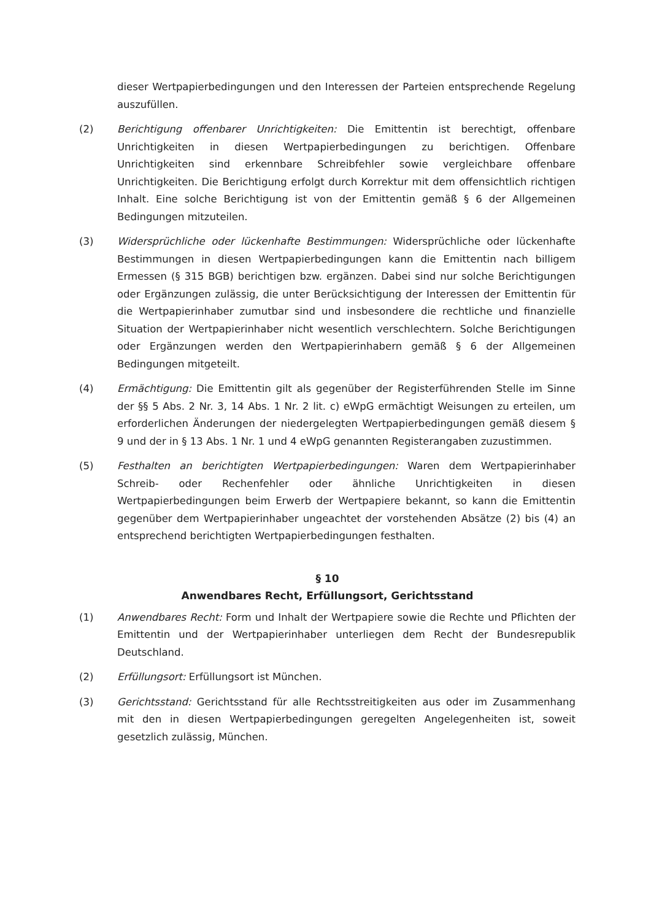dieser Wertpapierbedingungen und den Interessen der Parteien entsprechende Regelung auszufüllen.
(2) Berichtigung offenbarer Unrichtigkeiten: Die Emittentin ist berechtigt, offenbare Unrichtigkeiten in diesen Wertpapierbedingungen zu berichtigen. Offenbare Unrichtigkeiten sind erkennbare Schreibfehler sowie vergleichbare offenbare Unrichtigkeiten. Die Berichtigung erfolgt durch Korrektur mit dem offensichtlich richtigen Inhalt. Eine solche Berichtigung ist von der Emittentin gemäß § 6 der Allgemeinen Bedingungen mitzuteilen.
(3) Widersprüchliche oder lückenhafte Bestimmungen: Widersprüchliche oder lückenhafte Bestimmungen in diesen Wertpapierbedingungen kann die Emittentin nach billigem Ermessen (§ 315 BGB) berichtigen bzw. ergänzen. Dabei sind nur solche Berichtigungen oder Ergänzungen zulässig, die unter Berücksichtigung der Interessen der Emittentin für die Wertpapierinhaber zumutbar sind und insbesondere die rechtliche und finanzielle Situation der Wertpapierinhaber nicht wesentlich verschlechtern. Solche Berichtigungen oder Ergänzungen werden den Wertpapierinhabern gemäß § 6 der Allgemeinen Bedingungen mitgeteilt.
(4) Ermächtigung: Die Emittentin gilt als gegenüber der Registerführenden Stelle im Sinne der §§ 5 Abs. 2 Nr. 3, 14 Abs. 1 Nr. 2 lit. c) eWpG ermächtigt Weisungen zu erteilen, um erforderlichen Änderungen der niedergelegten Wertpapierbedingungen gemäß diesem § 9 und der in § 13 Abs. 1 Nr. 1 und 4 eWpG genannten Registerangaben zuzustimmen.
(5) Festhalten an berichtigten Wertpapierbedingungen: Waren dem Wertpapierinhaber Schreib- oder Rechenfehler oder ähnliche Unrichtigkeiten in diesen Wertpapierbedingungen beim Erwerb der Wertpapiere bekannt, so kann die Emittentin gegenüber dem Wertpapierinhaber ungeachtet der vorstehenden Absätze (2) bis (4) an entsprechend berichtigten Wertpapierbedingungen festhalten.
§ 10
Anwendbares Recht, Erfüllungsort, Gerichtsstand
(1) Anwendbares Recht: Form und Inhalt der Wertpapiere sowie die Rechte und Pflichten der Emittentin und der Wertpapierinhaber unterliegen dem Recht der Bundesrepublik Deutschland.
(2) Erfüllungsort: Erfüllungsort ist München.
(3) Gerichtsstand: Gerichtsstand für alle Rechtsstreitigkeiten aus oder im Zusammenhang mit den in diesen Wertpapierbedingungen geregelten Angelegenheiten ist, soweit gesetzlich zulässig, München.